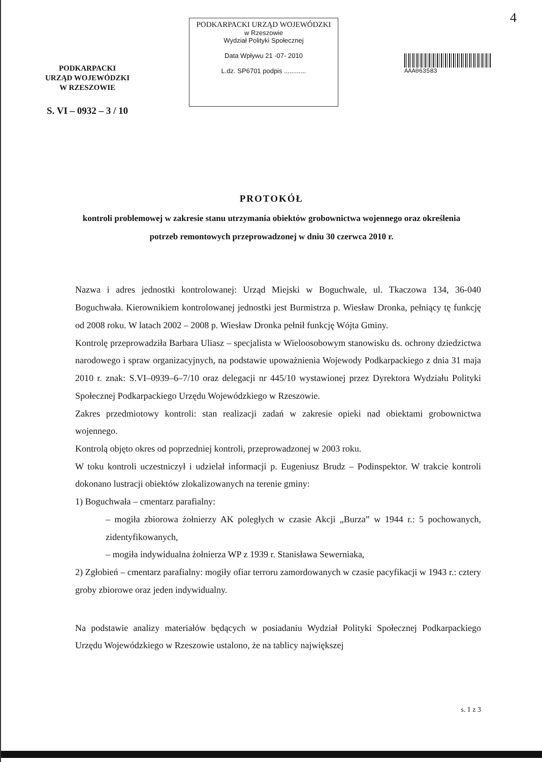4
PODKARPACKI
URZĄD WOJEWÓDZKI
W RZESZOWIE
S. VI – 0932 – 3 / 10
PODKARPACKI URZĄD WOJEWÓDZKI
w Rzeszowie
Wydział Polityki Społecznej
Data Wpływu 21 -07- 2010
L.dz. SP6701 podpis ............
AAA063583
PROTOKÓŁ
kontroli problemowej w zakresie stanu utrzymania obiektów grobownictwa wojennego oraz określenia potrzeb remontowych przeprowadzonej w dniu 30 czerwca 2010 r.
Nazwa i adres jednostki kontrolowanej: Urząd Miejski w Boguchwale, ul. Tkaczowa 134, 36-040 Boguchwała. Kierownikiem kontrolowanej jednostki jest Burmistrza p. Wiesław Dronka, pełniący tę funkcję od 2008 roku. W latach 2002 – 2008 p. Wiesław Dronka pełnił funkcję Wójta Gminy.
Kontrolę przeprowadziła Barbara Uliasz – specjalista w Wieloosobowym stanowisku ds. ochrony dziedzictwa narodowego i spraw organizacyjnych, na podstawie upoważnienia Wojewody Podkarpackiego z dnia 31 maja 2010 r. znak: S.VI–0939–6–7/10 oraz delegacji nr 445/10 wystawionej przez Dyrektora Wydziału Polityki Społecznej Podkarpackiego Urzędu Wojewódzkiego w Rzeszowie.
Zakres przedmiotowy kontroli: stan realizacji zadań w zakresie opieki nad obiektami grobownictwa wojennego.
Kontrolą objęto okres od poprzedniej kontroli, przeprowadzonej w 2003 roku.
W toku kontroli uczestniczył i udzielał informacji p. Eugeniusz Brudz – Podinspektor. W trakcie kontroli dokonano lustracji obiektów zlokalizowanych na terenie gminy:
1) Boguchwała – cmentarz parafialny:
– mogiła zbiorowa żołnierzy AK poległych w czasie Akcji „Burza” w 1944 r.: 5 pochowanych, zidentyfikowanych,
– mogiła indywidualna żołnierza WP z 1939 r. Stanisława Sewerniaka,
2) Zgłobień – cmentarz parafialny: mogiły ofiar terroru zamordowanych w czasie pacyfikacji w 1943 r.: cztery groby zbiorowe oraz jeden indywidualny.
Na podstawie analizy materiałów będących w posiadaniu Wydział Polityki Społecznej Podkarpackiego Urzędu Wojewódzkiego w Rzeszowie ustalono, że na tablicy największej
s. 1 z 3